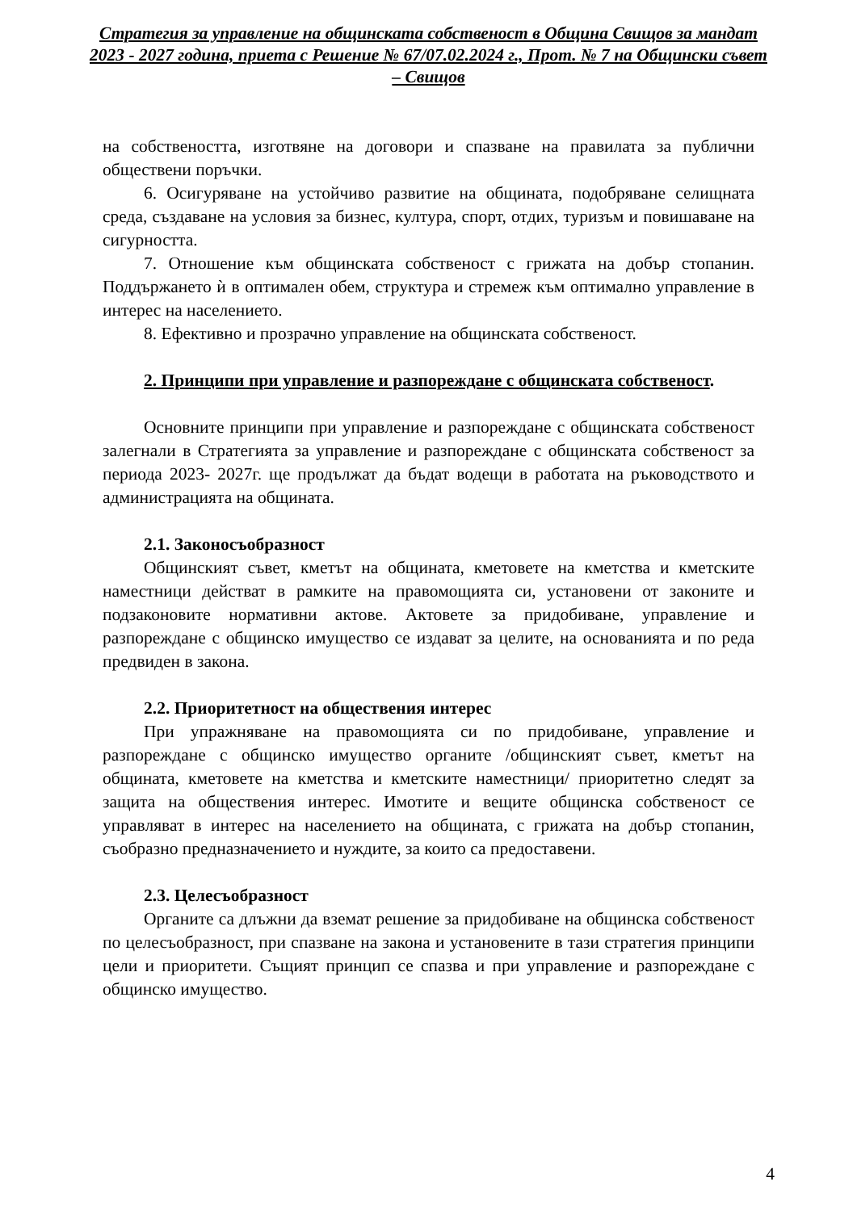Стратегия за управление на общинската собственост в Община Свищов за мандат 2023 - 2027 година, приета с Решение № 67/07.02.2024 г., Прот. № 7 на Общински съвет – Свищов
на собствеността, изготвяне на договори и спазване на правилата за публични обществени поръчки.
6. Осигуряване на устойчиво развитие на общината, подобряване селищната среда, създаване на условия за бизнес, култура, спорт, отдих, туризъм и повишаване на сигурността.
7. Отношение към общинската собственост с грижата на добър стопанин. Поддържането ѝ в оптимален обем, структура и стремеж към оптимално управление в интерес на населението.
8. Ефективно и прозрачно управление на общинската собственост.
2. Принципи при управление и разпореждане с общинската собственост.
Основните принципи при управление и разпореждане с общинската собственост залегнали в Стратегията за управление и разпореждане с общинската собственост за периода 2023- 2027г. ще продължат да бъдат водещи в работата на ръководството и администрацията на общината.
2.1. Законосъобразност
Общинският съвет, кметът на общината, кметовете на кметства и кметските наместници действат в рамките на правомощията си, установени от законите и подзаконовите нормативни актове. Актовете за придобиване, управление и разпореждане с общинско имущество се издават за целите, на основанията и по реда предвиден в закона.
2.2. Приоритетност на обществения интерес
При упражняване на правомощията си по придобиване, управление и разпореждане с общинско имущество органите /общинският съвет, кметът на общината, кметовете на кметства и кметските наместници/ приоритетно следят за защита на обществения интерес. Имотите и вещите общинска собственост се управляват в интерес на населението на общината, с грижата на добър стопанин, съобразно предназначението и нуждите, за които са предоставени.
2.3. Целесъобразност
Органите са длъжни да вземат решение за придобиване на общинска собственост по целесъобразност, при спазване на закона и установените в тази стратегия принципи цели и приоритети. Същият принцип се спазва и при управление и разпореждане с общинско имущество.
4